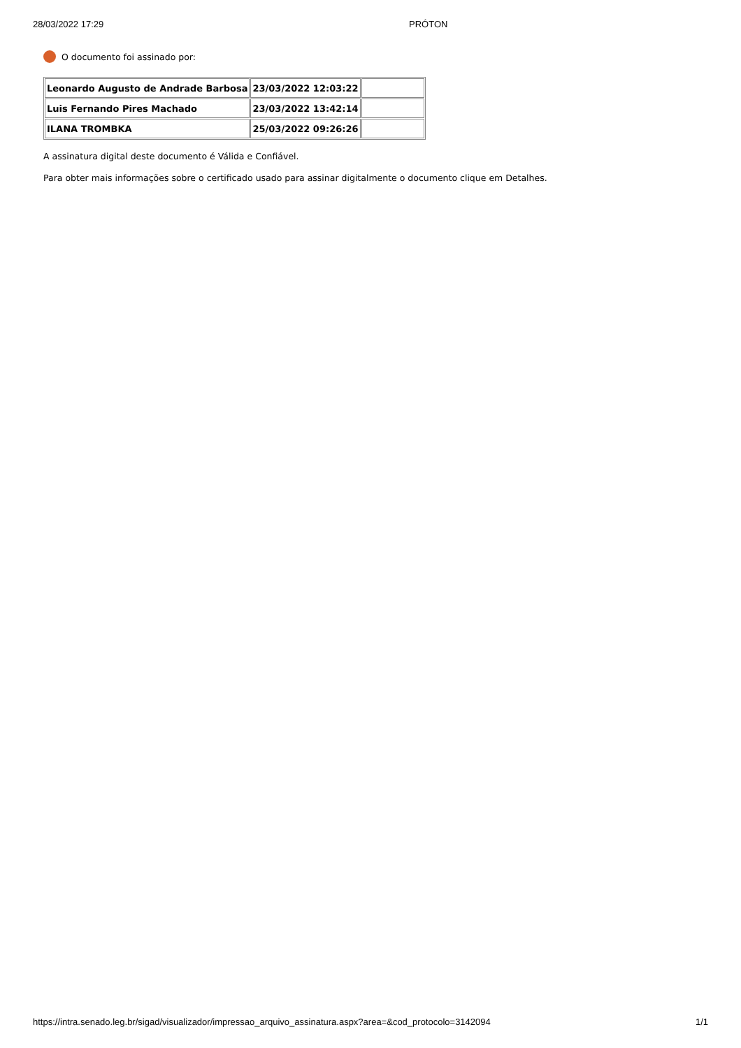28/03/2022 17:29 PRÓTON
O documento foi assinado por:
| Leonardo Augusto de Andrade Barbosa | 23/03/2022 12:03:22 | |
| Luis Fernando Pires Machado | 23/03/2022 13:42:14 | |
| ILANA TROMBKA | 25/03/2022 09:26:26 | |
A assinatura digital deste documento é Válida e Confiável.
Para obter mais informações sobre o certificado usado para assinar digitalmente o documento clique em Detalhes.
https://intra.senado.leg.br/sigad/visualizador/impressao_arquivo_assinatura.aspx?area=&cod_protocolo=3142094 1/1